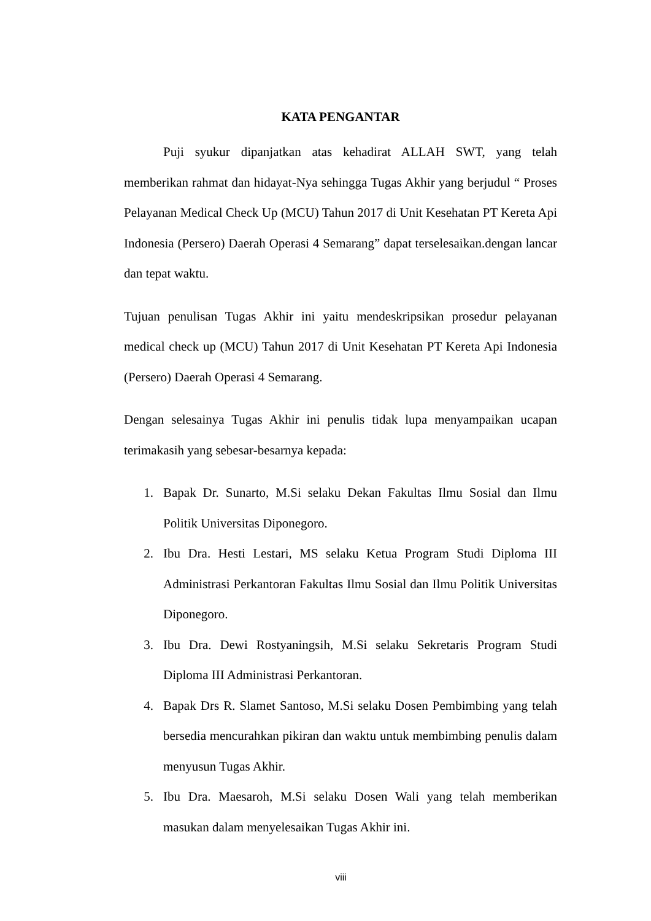KATA PENGANTAR
Puji syukur dipanjatkan atas kehadirat ALLAH SWT, yang telah memberikan rahmat dan hidayat-Nya sehingga Tugas Akhir yang berjudul “ Proses Pelayanan Medical Check Up (MCU) Tahun 2017 di Unit Kesehatan PT Kereta Api Indonesia (Persero) Daerah Operasi 4 Semarang” dapat terselesaikan.dengan lancar dan tepat waktu.
Tujuan penulisan Tugas Akhir ini yaitu mendeskripsikan prosedur pelayanan medical check up (MCU) Tahun 2017 di Unit Kesehatan PT Kereta Api Indonesia (Persero) Daerah Operasi 4 Semarang.
Dengan selesainya Tugas Akhir ini penulis tidak lupa menyampaikan ucapan terimakasih yang sebesar-besarnya kepada:
1. Bapak Dr. Sunarto, M.Si selaku Dekan Fakultas Ilmu Sosial dan Ilmu Politik Universitas Diponegoro.
2. Ibu Dra. Hesti Lestari, MS selaku Ketua Program Studi Diploma III Administrasi Perkantoran Fakultas Ilmu Sosial dan Ilmu Politik Universitas Diponegoro.
3. Ibu Dra. Dewi Rostyaningsih, M.Si selaku Sekretaris Program Studi Diploma III Administrasi Perkantoran.
4. Bapak Drs R. Slamet Santoso, M.Si selaku Dosen Pembimbing yang telah bersedia mencurahkan pikiran dan waktu untuk membimbing penulis dalam menyusun Tugas Akhir.
5. Ibu Dra. Maesaroh, M.Si selaku Dosen Wali yang telah memberikan masukan dalam menyelesaikan Tugas Akhir ini.
viii